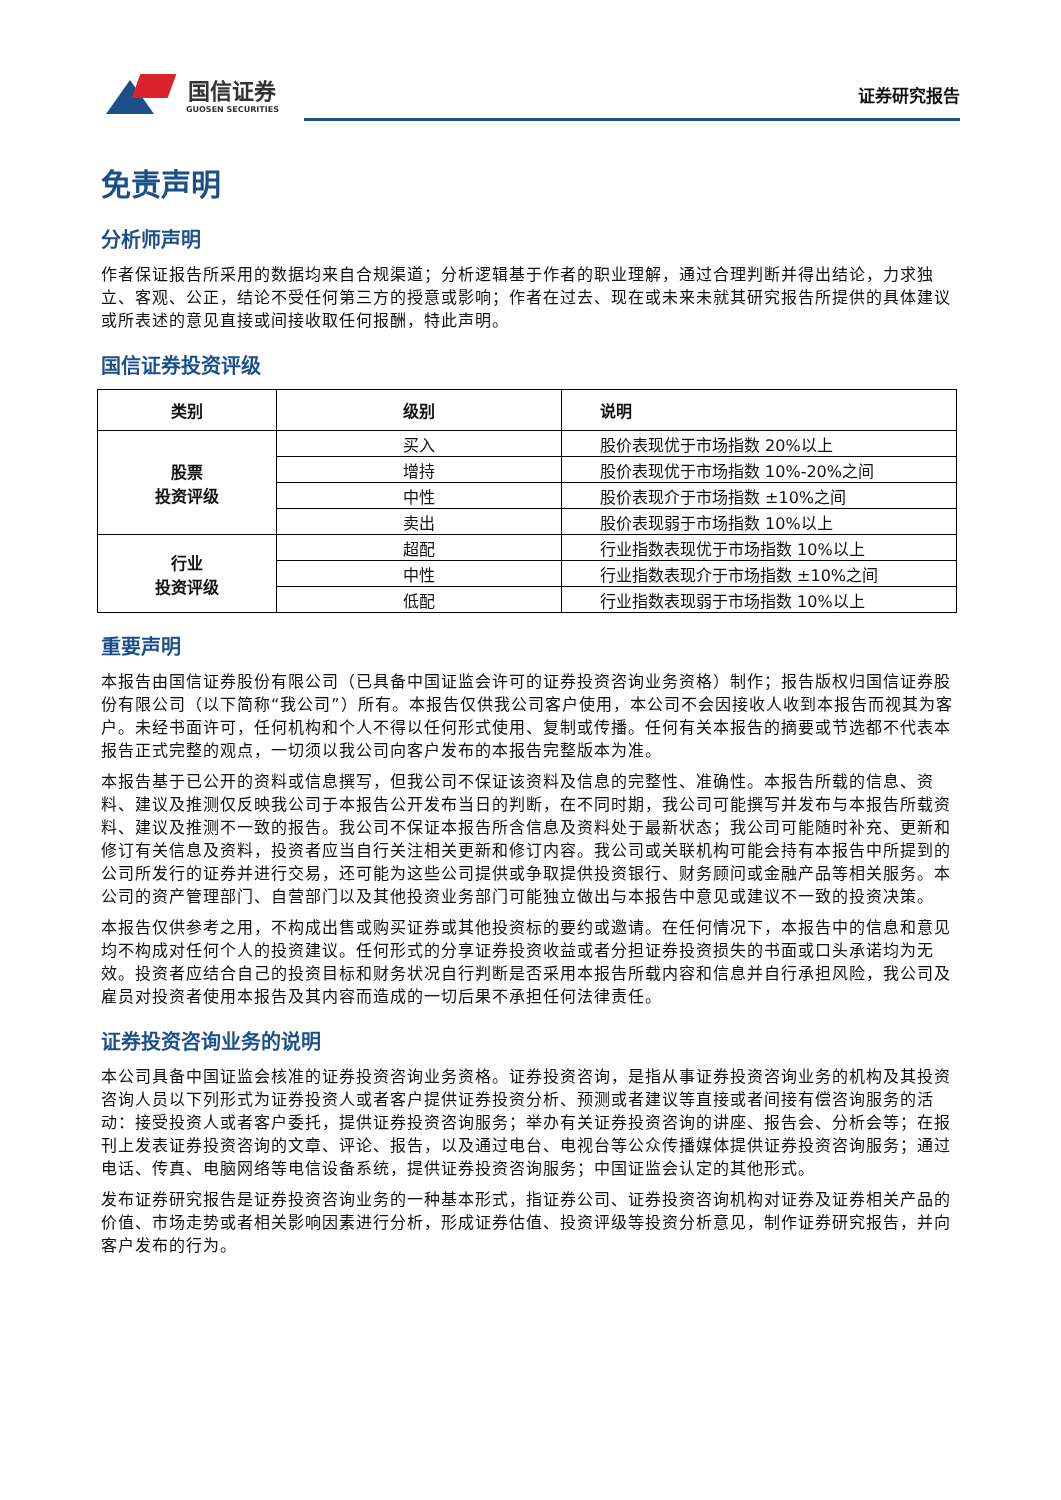国信证券
GUOSEN SECURITIES
证券研究报告
免责声明
分析师声明
作者保证报告所采用的数据均来自合规渠道；分析逻辑基于作者的职业理解，通过合理判断并得出结论，力求独立、客观、公正，结论不受任何第三方的授意或影响；作者在过去、现在或未来未就其研究报告所提供的具体建议或所表述的意见直接或间接收取任何报酬，特此声明。
国信证券投资评级
| 类别 | 级别 | 说明 |
| --- | --- | --- |
| 股票 投资评级 | 买入 | 股价表现优于市场指数 20%以上 |
| | 增持 | 股价表现优于市场指数 10%-20%之间 |
| | 中性 | 股价表现介于市场指数 ±10%之间 |
| | 卖出 | 股价表现弱于市场指数 10%以上 |
| 行业 投资评级 | 超配 | 行业指数表现优于市场指数 10%以上 |
| | 中性 | 行业指数表现介于市场指数 ±10%之间 |
| | 低配 | 行业指数表现弱于市场指数 10%以上 |
重要声明
本报告由国信证券股份有限公司（已具备中国证监会许可的证券投资咨询业务资格）制作；报告版权归国信证券股份有限公司（以下简称“我公司”）所有。本报告仅供我公司客户使用，本公司不会因接收人收到本报告而视其为客户。未经书面许可，任何机构和个人不得以任何形式使用、复制或传播。任何有关本报告的摘要或节选都不代表本报告正式完整的观点，一切须以我公司向客户发布的本报告完整版本为准。
本报告基于已公开的资料或信息撰写，但我公司不保证该资料及信息的完整性、准确性。本报告所载的信息、资料、建议及推测仅反映我公司于本报告公开发布当日的判断，在不同时期，我公司可能撰写并发布与本报告所载资料、建议及推测不一致的报告。我公司不保证本报告所含信息及资料处于最新状态；我公司可能随时补充、更新和修订有关信息及资料，投资者应当自行关注相关更新和修订内容。我公司或关联机构可能会持有本报告中所提到的公司所发行的证券并进行交易，还可能为这些公司提供或争取提供投资银行、财务顾问或金融产品等相关服务。本公司的资产管理部门、自营部门以及其他投资业务部门可能独立做出与本报告中意见或建议不一致的投资决策。
本报告仅供参考之用，不构成出售或购买证券或其他投资标的要约或邀请。在任何情况下，本报告中的信息和意见均不构成对任何个人的投资建议。任何形式的分享证券投资收益或者分担证券投资损失的书面或口头承诺均为无效。投资者应结合自己的投资目标和财务状况自行判断是否采用本报告所载内容和信息并自行承担风险，我公司及雇员对投资者使用本报告及其内容而造成的一切后果不承担任何法律责任。
证券投资咨询业务的说明
本公司具备中国证监会核准的证券投资咨询业务资格。证券投资咨询，是指从事证券投资咨询业务的机构及其投资咨询人员以下列形式为证券投资人或者客户提供证券投资分析、预测或者建议等直接或者间接有偿咨询服务的活动：接受投资人或者客户委托，提供证券投资咨询服务；举办有关证券投资咨询的讲座、报告会、分析会等；在报刊上发表证券投资咨询的文章、评论、报告，以及通过电台、电视台等公众传播媒体提供证券投资咨询服务；通过电话、传真、电脑网络等电信设备系统，提供证券投资咨询服务；中国证监会认定的其他形式。
发布证券研究报告是证券投资咨询业务的一种基本形式，指证券公司、证券投资咨询机构对证券及证券相关产品的价值、市场走势或者相关影响因素进行分析，形成证券估值、投资评级等投资分析意见，制作证券研究报告，并向客户发布的行为。